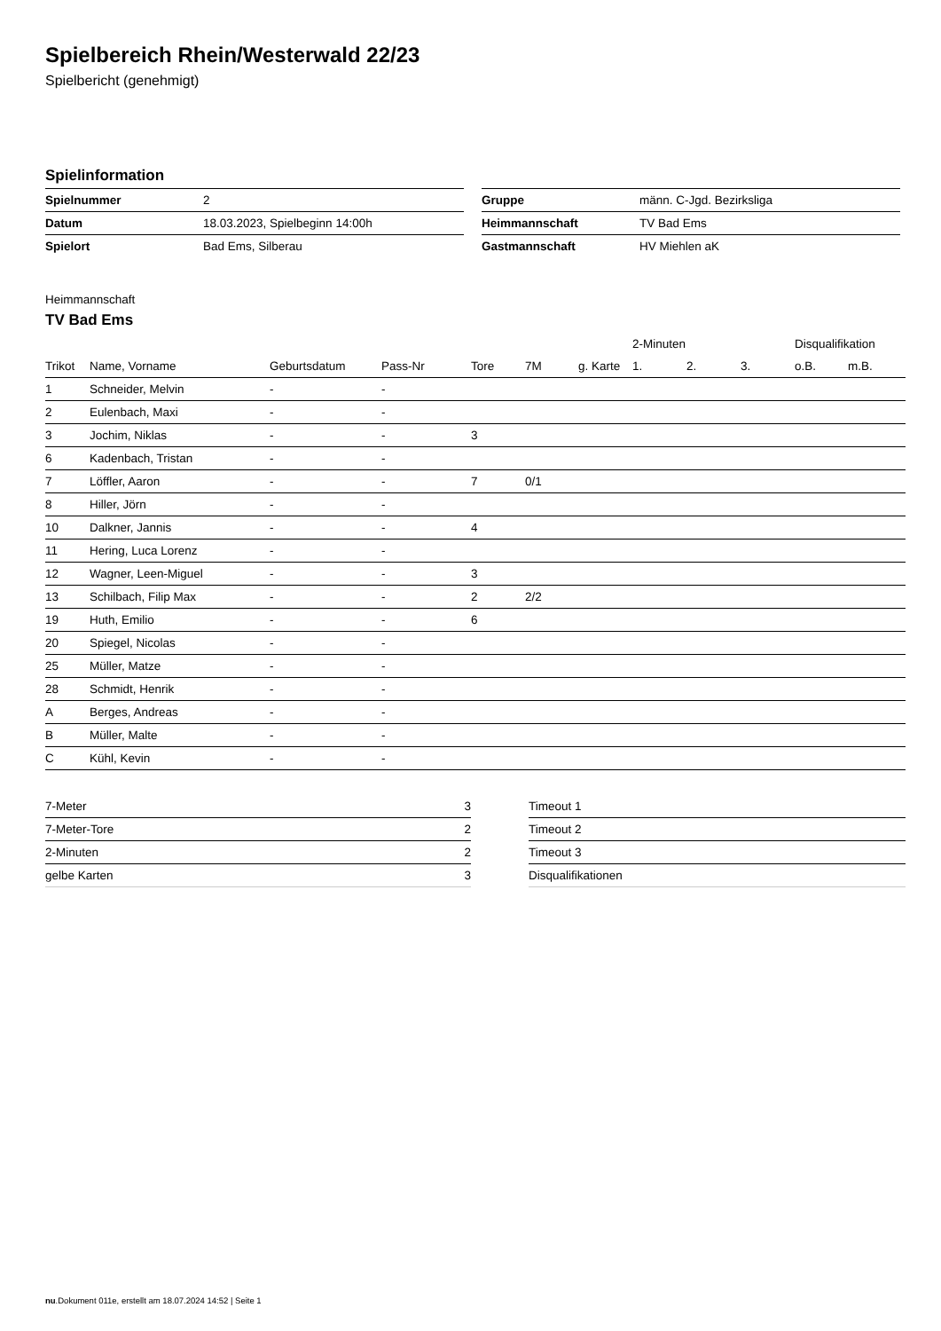Spielbereich Rhein/Westerwald 22/23
Spielbericht (genehmigt)
Spielinformation
| Spielnummer | 2 |
| Datum | 18.03.2023, Spielbeginn 14:00h |
| Spielort | Bad Ems, Silberau |
| Gruppe | männ. C-Jgd. Bezirksliga |
| Heimmannschaft | TV Bad Ems |
| Gastmannschaft | HV Miehlen aK |
Heimmannschaft
TV Bad Ems
| | | | | | | | 2-Minuten | | | Disqualifikation | |
| --- | --- | --- | --- | --- | --- | --- | --- | --- | --- | --- | --- |
| Trikot | Name, Vorname | Geburtsdatum | Pass-Nr | Tore | 7M | g. Karte | 1. | 2. | 3. | o.B. | m.B. |
| 1 | Schneider, Melvin | - | - | | | | | | | | |
| 2 | Eulenbach, Maxi | - | - | | | | | | | | |
| 3 | Jochim, Niklas | - | - | 3 | | | | | | | |
| 6 | Kadenbach, Tristan | - | - | | | | | | | | |
| 7 | Löffler, Aaron | - | - | 7 | 0/1 | | | | | | |
| 8 | Hiller, Jörn | - | - | | | | | | | | |
| 10 | Dalkner, Jannis | - | - | 4 | | | | | | | |
| 11 | Hering, Luca Lorenz | - | - | | | | | | | | |
| 12 | Wagner, Leen-Miguel | - | - | 3 | | | | | | | |
| 13 | Schilbach, Filip Max | - | - | 2 | 2/2 | | | | | | |
| 19 | Huth, Emilio | - | - | 6 | | | | | | | |
| 20 | Spiegel, Nicolas | - | - | | | | | | | | |
| 25 | Müller, Matze | - | - | | | | | | | | |
| 28 | Schmidt, Henrik | - | - | | | | | | | | |
| A | Berges, Andreas | - | - | | | | | | | | |
| B | Müller, Malte | - | - | | | | | | | | |
| C | Kühl, Kevin | - | - | | | | | | | | |
| 7-Meter | 3 |
| 7-Meter-Tore | 2 |
| 2-Minuten | 2 |
| gelbe Karten | 3 |
| Timeout 1 |
| Timeout 2 |
| Timeout 3 |
| Disqualifikationen |
nu.Dokument 011e, erstellt am 18.07.2024 14:52 | Seite 1